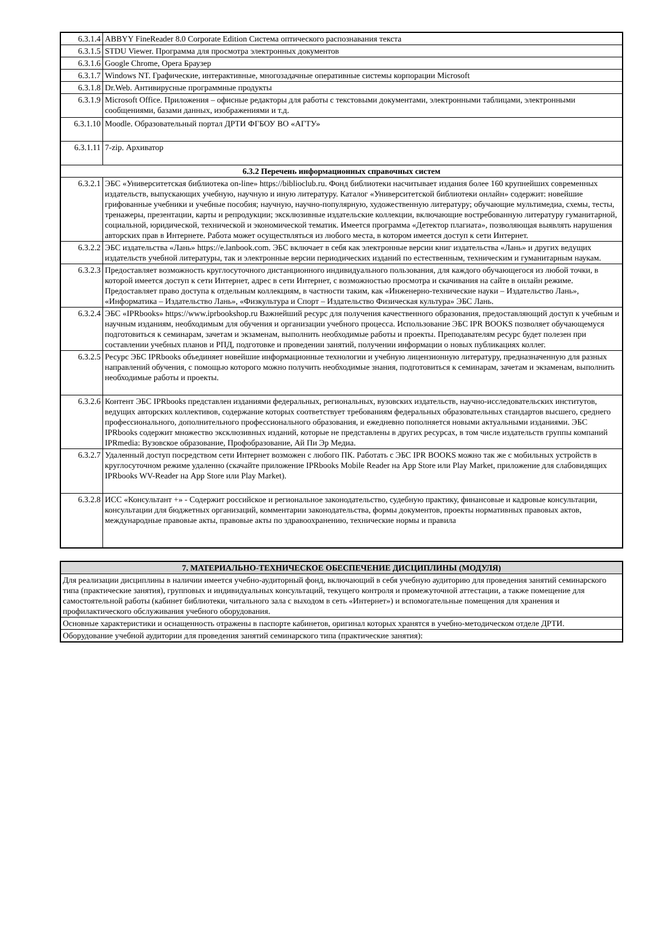| 6.3.1.4 | ABBYY FineReader 8.0 Corporate Edition Система оптического распознавания текста |
| 6.3.1.5 | STDU Viewer. Программа для просмотра электронных документов |
| 6.3.1.6 | Google Chrome, Opera Браузер |
| 6.3.1.7 | Windows NT. Графические, интерактивные, многозадачные оперативные системы корпорации Microsoft |
| 6.3.1.8 | Dr.Web. Антивирусные программные продукты |
| 6.3.1.9 | Microsoft Office. Приложения – офисные редакторы для работы с текстовыми документами, электронными таблицами, электронными сообщениями, базами данных, изображениями и т.д. |
| 6.3.1.10 | Moodle. Образовательный портал ДРТИ ФГБОУ ВО «АГТУ» |
| 6.3.1.11 | 7-zip. Архиватор |
| 6.3.2 Перечень информационных справочных систем | |
| 6.3.2.1 | ЭБС «Университетская библиотека on-line» https://biblioclub.ru. Фонд библиотеки насчитывает издания более 160 крупнейших современных издательств, выпускающих учебную, научную и иную литературу. Каталог «Университетской библиотеки онлайн» содержит: новейшие грифованные учебники и учебные пособия; научную, научно-популярную, художественную литературу; обучающие мультимедиа, схемы, тесты, тренажеры, презентации, карты и репродукции; эксклюзивные издательские коллекции, включающие востребованную литературу гуманитарной, социальной, юридической, технической и экономической тематик. Имеется программа «Детектор плагиата», позволяющая выявлять нарушения авторских прав в Интернете. Работа может осуществляться из любого места, в котором имеется доступ к сети Интернет. |
| 6.3.2.2 | ЭБС издательства «Лань» https://e.lanbook.com. ЭБС включает в себя как электронные версии книг издательства «Лань» и других ведущих издательств учебной литературы, так и электронные версии периодических изданий по естественным, техническим и гуманитарным наукам. |
| 6.3.2.3 | Предоставляет возможность круглосуточного дистанционного индивидуального пользования, для каждого обучающегося из любой точки, в которой имеется доступ к сети Интернет, адрес в сети Интернет, с возможностью просмотра и скачивания на сайте в онлайн режиме. Предоставляет право доступа к отдельным коллекциям, в частности таким, как «Инженерно-технические науки – Издательство Лань», «Информатика – Издательство Лань», «Физкультура и Спорт – Издательство Физическая культура» ЭБС Лань. |
| 6.3.2.4 | ЭБС «IPRbooks» https://www.iprbookshop.ru Важнейший ресурс для получения качественного образования, предоставляющий доступ к учебным и научным изданиям, необходимым для обучения и организации учебного процесса. Использование ЭБС IPR BOOKS позволяет обучающемуся подготовиться к семинарам, зачетам и экзаменам, выполнить необходимые работы и проекты. Преподавателям ресурс будет полезен при составлении учебных планов и РПД, подготовке и проведении занятий, получении информации о новых публикациях коллег. |
| 6.3.2.5 | Ресурс ЭБС IPRbooks объединяет новейшие информационные технологии и учебную лицензионную литературу, предназначенную для разных направлений обучения, с помощью которого можно получить необходимые знания, подготовиться к семинарам, зачетам и экзаменам, выполнить необходимые работы и проекты. |
| 6.3.2.6 | Контент ЭБС IPRbooks представлен изданиями федеральных, региональных, вузовских издательств, научно-исследовательских институтов, ведущих авторских коллективов, содержание которых соответствует требованиям федеральных образовательных стандартов высшего, среднего профессионального, дополнительного профессионального образования, и ежедневно пополняется новыми актуальными изданиями. ЭБС IPRbooks содержит множество эксклюзивных изданий, которые не представлены в других ресурсах, в том числе издательств группы компаний IPRmedia: Вузовское образование, Профобразование, Ай Пи Эр Медиа. |
| 6.3.2.7 | Удаленный доступ посредством сети Интернет возможен с любого ПК. Работать с ЭБС IPR BOOKS можно так же с мобильных устройств в круглосуточном режиме удаленно (скачайте приложение IPRbooks Mobile Reader на App Store или Play Market, приложение для слабовидящих IPRbooks WV-Reader на App Store или Play Market). |
| 6.3.2.8 | ИСС «Консультант +» - Содержит российское и региональное законодательство, судебную практику, финансовые и кадровые консультации, консультации для бюджетных организаций, комментарии законодательства, формы документов, проекты нормативных правовых актов, международные правовые акты, правовые акты по здравоохранению, технические нормы и правила |
| 7. МАТЕРИАЛЬНО-ТЕХНИЧЕСКОЕ ОБЕСПЕЧЕНИЕ ДИСЦИПЛИНЫ (МОДУЛЯ) |
| --- |
| Для реализации дисциплины в наличии имеется учебно-аудиторный фонд, включающий в себя учебную аудиторию для проведения занятий семинарского типа (практические занятия), групповых и индивидуальных консультаций, текущего контроля и промежуточной аттестации, а также помещение для самостоятельной работы (кабинет библиотеки, читального зала с выходом в сеть «Интернет») и вспомогательные помещения для хранения и профилактического обслуживания учебного оборудования. |
| Основные характеристики и оснащенность отражены в паспорте кабинетов, оригинал которых хранятся в учебно-методическом отделе ДРТИ. |
| Оборудование учебной аудитории для проведения занятий семинарского типа (практические занятия): |